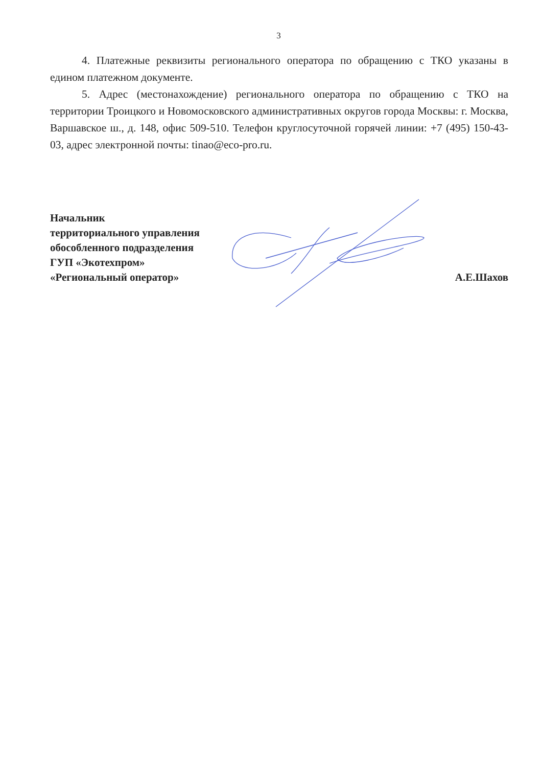3
4. Платежные реквизиты регионального оператора по обращению с ТКО указаны в едином платежном документе.
5. Адрес (местонахождение) регионального оператора по обращению с ТКО на территории Троицкого и Новомосковского административных округов города Москвы: г. Москва, Варшавское ш., д. 148, офис 509-510. Телефон круглосуточной горячей линии: +7 (495) 150-43-03, адрес электронной почты: tinao@eco-pro.ru.
Начальник
территориального управления
обособленного подразделения
ГУП «Экотехпром»
«Региональный оператор»
А.Е.Шахов